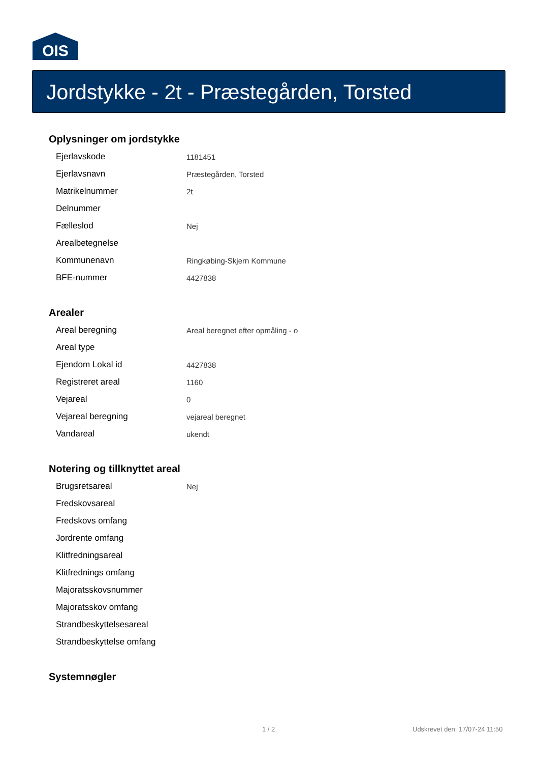OIS
Jordstykke - 2t - Præstegården, Torsted
Oplysninger om jordstykke
| Ejerlavskode | 1181451 |
| Ejerlavsnavn | Præstegården, Torsted |
| Matrikelnummer | 2t |
| Delnummer | |
| Fælleslod | Nej |
| Arealbetegnelse | |
| Kommunenavn | Ringkøbing-Skjern Kommune |
| BFE-nummer | 4427838 |
Arealer
| Areal beregning | Areal beregnet efter opmåling - o |
| Areal type | |
| Ejendom Lokal id | 4427838 |
| Registreret areal | 1160 |
| Vejareal | 0 |
| Vejareal beregning | vejareal beregnet |
| Vandareal | ukendt |
Notering og tillknyttet areal
| Brugsretsareal | Nej |
| Fredskovsareal | |
| Fredskovs omfang | |
| Jordrente omfang | |
| Klitfredningsareal | |
| Klitfrednings omfang | |
| Majoratsskovsnummer | |
| Majoratsskov omfang | |
| Strandbeskyttelsesareal | |
| Strandbeskyttelse omfang | |
Systemnøgler
1 / 2 Udskrevet den: 17/07-24 11:50